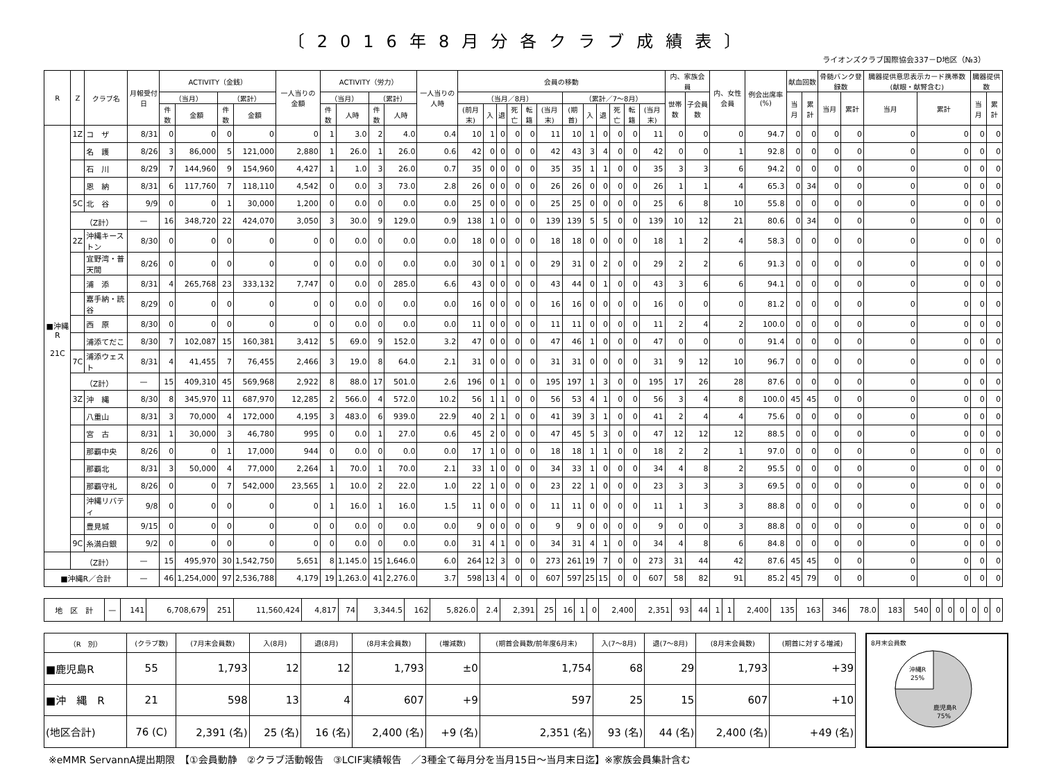〔2016年8月分各クラブ成績表〕
ライオンズクラブ国際協会337－D地区（№3）
| R | Z | クラブ名 | 月報受付日 | ACTIVITY（金銭） | | | | 一人当りの金額 | ACTIVITY（労力） | | | | 一人当りの人時 | 会員の移動 | | | | | | | | | | | | 内、家族会員 | | 内、女性会員 | 例会出席率(%) | 献血回数 | | 骨髄バンク登録数 | | 臓器提供意思表示カード携帯数(献眼・献腎含む) | | 臓器提供数 | |
| --- | --- | --- | --- | --- | --- | --- | --- | --- | --- | --- | --- | --- | --- | --- | --- | --- | --- | --- | --- | --- | --- | --- | --- | --- | --- | --- | --- | --- | --- | --- | --- | --- | --- | --- | --- | --- | --- |
| | | | | （当月） | | （累計） | | | （当月） | | （累計） | | | （当月／8月） | | | | | | （累計／7～8月） | | | | | | 世帯数 | 子会員数 | | | 当月 | 累計 | 当月 | 累計 | 当月 | 累計 | 当月 | 累計 |
| | | | | 件数 | 金額 | 件数 | 金額 | | 件数 | 人時 | 件数 | 人時 | | (前月末) | 入 | 退 | 死亡 | 転籍 | (当月末) | (期首) | 入 | 退 | 死亡 | 転籍 | (当月末) | | | | | | | | | | | | |
| ■沖縄R 21C | 1Z | コ ザ | 8/31 | 0 | 0 | 0 | 0 | 0 | 1 | 3.0 | 2 | 4.0 | 0.4 | 10 | 1 | 0 | 0 | 0 | 11 | 10 | 1 | 0 | 0 | 0 | 11 | 0 | 0 | 0 | 94.7 | 0 | 0 | 0 | 0 | 0 | 0 | 0 | 0 |
| | | 名 護 | 8/26 | 3 | 86,000 | 5 | 121,000 | 2,880 | 1 | 26.0 | 1 | 26.0 | 0.6 | 42 | 0 | 0 | 0 | 0 | 42 | 43 | 3 | 4 | 0 | 0 | 42 | 0 | 0 | 1 | 92.8 | 0 | 0 | 0 | 0 | 0 | 0 | 0 | 0 |
| | | 石 川 | 8/29 | 7 | 144,960 | 9 | 154,960 | 4,427 | 1 | 1.0 | 3 | 26.0 | 0.7 | 35 | 0 | 0 | 0 | 0 | 35 | 35 | 1 | 1 | 0 | 0 | 35 | 3 | 3 | 6 | 94.2 | 0 | 0 | 0 | 0 | 0 | 0 | 0 | 0 |
| | | 恩 納 | 8/31 | 6 | 117,760 | 7 | 118,110 | 4,542 | 0 | 0.0 | 3 | 73.0 | 2.8 | 26 | 0 | 0 | 0 | 0 | 26 | 26 | 0 | 0 | 0 | 0 | 26 | 1 | 1 | 4 | 65.3 | 0 | 34 | 0 | 0 | 0 | 0 | 0 | 0 |
| | 5C | 北 谷 | 9/9 | 0 | 0 | 1 | 30,000 | 1,200 | 0 | 0.0 | 0 | 0.0 | 0.0 | 25 | 0 | 0 | 0 | 0 | 25 | 25 | 0 | 0 | 0 | 0 | 25 | 6 | 8 | 10 | 55.8 | 0 | 0 | 0 | 0 | 0 | 0 | 0 | 0 |
| | （Z計） | | — | 16 | 348,720 | 22 | 424,070 | 3,050 | 3 | 30.0 | 9 | 129.0 | 0.9 | 138 | 1 | 0 | 0 | 0 | 139 | 139 | 5 | 5 | 0 | 0 | 139 | 10 | 12 | 21 | 80.6 | 0 | 34 | 0 | 0 | 0 | 0 | 0 | 0 |
| | 2Z | 沖縄キーストン | 8/30 | 0 | 0 | 0 | 0 | 0 | 0 | 0.0 | 0 | 0.0 | 0.0 | 18 | 0 | 0 | 0 | 0 | 18 | 18 | 0 | 0 | 0 | 0 | 18 | 1 | 2 | 4 | 58.3 | 0 | 0 | 0 | 0 | 0 | 0 | 0 | 0 |
| | | 宜野湾・普天間 | 8/26 | 0 | 0 | 0 | 0 | 0 | 0 | 0.0 | 0 | 0.0 | 0.0 | 30 | 0 | 1 | 0 | 0 | 29 | 31 | 0 | 2 | 0 | 0 | 29 | 2 | 2 | 6 | 91.3 | 0 | 0 | 0 | 0 | 0 | 0 | 0 | 0 |
| | | 浦 添 | 8/31 | 4 | 265,768 | 23 | 333,132 | 7,747 | 0 | 0.0 | 0 | 285.0 | 6.6 | 43 | 0 | 0 | 0 | 0 | 43 | 44 | 0 | 1 | 0 | 0 | 43 | 3 | 6 | 6 | 94.1 | 0 | 0 | 0 | 0 | 0 | 0 | 0 | 0 |
| | | 嘉手納・読谷 | 8/29 | 0 | 0 | 0 | 0 | 0 | 0 | 0.0 | 0 | 0.0 | 0.0 | 16 | 0 | 0 | 0 | 0 | 16 | 16 | 0 | 0 | 0 | 0 | 16 | 0 | 0 | 0 | 81.2 | 0 | 0 | 0 | 0 | 0 | 0 | 0 | 0 |
| | | 西 原 | 8/30 | 0 | 0 | 0 | 0 | 0 | 0 | 0.0 | 0 | 0.0 | 0.0 | 11 | 0 | 0 | 0 | 0 | 11 | 11 | 0 | 0 | 0 | 0 | 11 | 2 | 4 | 2 | 100.0 | 0 | 0 | 0 | 0 | 0 | 0 | 0 | 0 |
| | | 浦添てだこ | 8/30 | 7 | 102,087 | 15 | 160,381 | 3,412 | 5 | 69.0 | 9 | 152.0 | 3.2 | 47 | 0 | 0 | 0 | 0 | 47 | 46 | 1 | 0 | 0 | 0 | 47 | 0 | 0 | 0 | 91.4 | 0 | 0 | 0 | 0 | 0 | 0 | 0 | 0 |
| | 7C | 浦添ウェスト | 8/31 | 4 | 41,455 | 7 | 76,455 | 2,466 | 3 | 19.0 | 8 | 64.0 | 2.1 | 31 | 0 | 0 | 0 | 0 | 31 | 31 | 0 | 0 | 0 | 0 | 31 | 9 | 12 | 10 | 96.7 | 0 | 0 | 0 | 0 | 0 | 0 | 0 | 0 |
| | （Z計） | | — | 15 | 409,310 | 45 | 569,968 | 2,922 | 8 | 88.0 | 17 | 501.0 | 2.6 | 196 | 0 | 1 | 0 | 0 | 195 | 197 | 1 | 3 | 0 | 0 | 195 | 17 | 26 | 28 | 87.6 | 0 | 0 | 0 | 0 | 0 | 0 | 0 | 0 |
| | 3Z | 沖 縄 | 8/30 | 8 | 345,970 | 11 | 687,970 | 12,285 | 2 | 566.0 | 4 | 572.0 | 10.2 | 56 | 1 | 1 | 0 | 0 | 56 | 53 | 4 | 1 | 0 | 0 | 56 | 3 | 4 | 8 | 100.0 | 45 | 45 | 0 | 0 | 0 | 0 | 0 | 0 |
| | | 八重山 | 8/31 | 3 | 70,000 | 4 | 172,000 | 4,195 | 3 | 483.0 | 6 | 939.0 | 22.9 | 40 | 2 | 1 | 0 | 0 | 41 | 39 | 3 | 1 | 0 | 0 | 41 | 2 | 4 | 4 | 75.6 | 0 | 0 | 0 | 0 | 0 | 0 | 0 | 0 |
| | | 宮 古 | 8/31 | 1 | 30,000 | 3 | 46,780 | 995 | 0 | 0.0 | 1 | 27.0 | 0.6 | 45 | 2 | 0 | 0 | 0 | 47 | 45 | 5 | 3 | 0 | 0 | 47 | 12 | 12 | 12 | 88.5 | 0 | 0 | 0 | 0 | 0 | 0 | 0 | 0 |
| | | 那覇中央 | 8/26 | 0 | 0 | 1 | 17,000 | 944 | 0 | 0.0 | 0 | 0.0 | 0.0 | 17 | 1 | 0 | 0 | 0 | 18 | 18 | 1 | 1 | 0 | 0 | 18 | 2 | 2 | 1 | 97.0 | 0 | 0 | 0 | 0 | 0 | 0 | 0 | 0 |
| | | 那覇北 | 8/31 | 3 | 50,000 | 4 | 77,000 | 2,264 | 1 | 70.0 | 1 | 70.0 | 2.1 | 33 | 1 | 0 | 0 | 0 | 34 | 33 | 1 | 0 | 0 | 0 | 34 | 4 | 8 | 2 | 95.5 | 0 | 0 | 0 | 0 | 0 | 0 | 0 | 0 |
| | | 那覇守礼 | 8/26 | 0 | 0 | 7 | 542,000 | 23,565 | 1 | 10.0 | 2 | 22.0 | 1.0 | 22 | 1 | 0 | 0 | 0 | 23 | 22 | 1 | 0 | 0 | 0 | 23 | 3 | 3 | 3 | 69.5 | 0 | 0 | 0 | 0 | 0 | 0 | 0 | 0 |
| | | 沖縄リバティ | 9/8 | 0 | 0 | 0 | 0 | 0 | 1 | 16.0 | 1 | 16.0 | 1.5 | 11 | 0 | 0 | 0 | 0 | 11 | 11 | 0 | 0 | 0 | 0 | 11 | 1 | 3 | 3 | 88.8 | 0 | 0 | 0 | 0 | 0 | 0 | 0 | 0 |
| | | 豊見城 | 9/15 | 0 | 0 | 0 | 0 | 0 | 0 | 0.0 | 0 | 0.0 | 0.0 | 9 | 0 | 0 | 0 | 0 | 9 | 9 | 0 | 0 | 0 | 0 | 9 | 0 | 0 | 3 | 88.8 | 0 | 0 | 0 | 0 | 0 | 0 | 0 | 0 |
| | 9C | 糸満白銀 | 9/2 | 0 | 0 | 0 | 0 | 0 | 0 | 0.0 | 0 | 0.0 | 0.0 | 31 | 4 | 1 | 0 | 0 | 34 | 31 | 4 | 1 | 0 | 0 | 34 | 4 | 8 | 6 | 84.8 | 0 | 0 | 0 | 0 | 0 | 0 | 0 | 0 |
| | （Z計） | | — | 15 | 495,970 | 30 | 1,542,750 | 5,651 | 8 | 1,145.0 | 15 | 1,646.0 | 6.0 | 264 | 12 | 3 | 0 | 0 | 273 | 261 | 19 | 7 | 0 | 0 | 273 | 31 | 44 | 42 | 87.6 | 45 | 45 | 0 | 0 | 0 | 0 | 0 | 0 |
| ■沖縄R／合計 | | | — | 46 | 1,254,000 | 97 | 2,536,788 | 4,179 | 19 | 1,263.0 | 41 | 2,276.0 | 3.7 | 598 | 13 | 4 | 0 | 0 | 607 | 597 | 25 | 15 | 0 | 0 | 607 | 58 | 82 | 91 | 85.2 | 45 | 79 | 0 | 0 | 0 | 0 | 0 | 0 |
| 地 区 計 | — | 141 | 6,708,679 | 251 | 11,560,424 | 4,817 | 74 | 3,344.5 | 162 | 5,826.0 | 2.4 | 2,391 | 25 | 16 | 1 | 0 | 2,400 | 2,351 | 93 | 44 | 1 | 1 | 2,400 | 135 | 163 | 346 | 78.0 | 183 | 540 | 0 | 0 | 0 | 0 | 0 | 0 |
| （R 別） | (クラブ数) | (7月末会員数) | 入(8月) | 退(8月) | (8月末会員数) | (増減数) | (期首会員数/前年度6月末) | 入(7～8月) | 退(7～8月) | (8月末会員数) | (期首に対する増減) |
| --- | --- | --- | --- | --- | --- | --- | --- | --- | --- | --- | --- |
| ■鹿児島R | 55 | 1,793 | 12 | 12 | 1,793 | ±0 | 1,754 | 68 | 29 | 1,793 | +39 |
| ■沖 縄 R | 21 | 598 | 13 | 4 | 607 | +9 | 597 | 25 | 15 | 607 | +10 |
| (地区合計) | 76 (C) | 2,391 (名) | 25 (名) | 16 (名) | 2,400 (名) | +9 (名) | 2,351 (名) | 93 (名) | 44 (名) | 2,400 (名) | +49 (名) |
8月末会員数
沖縄R
25%
鹿児島R
75%
※eMMR ServannA提出期限　【①会員動静　②クラブ活動報告　③LCIF実績報告　／3種全て毎月分を当月15日～当月末日迄】※家族会員集計含む